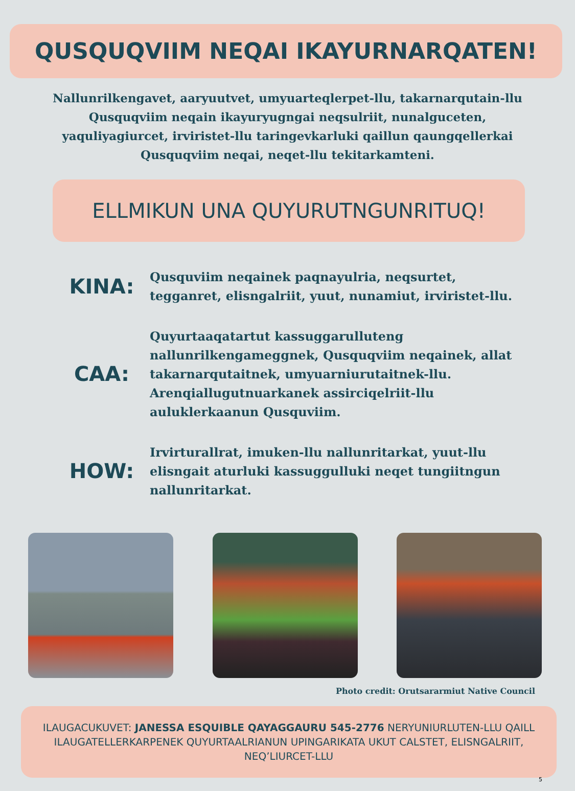QUSQUQVIIM NEQAI IKAYURNARQATEN!
Nallunrilkengavet, aaryuutvet, umyuarteqlerpet-llu, takarnarqutain-llu
Qusquqviim neqain ikayuryugngai neqsulriit, nunalguceten,
yaquliyagiurcet, irviristet-llu taringevkarluki qaillun qaungqellerkai
Qusquqviim neqai, neqet-llu tekitarkamteni.
ELLMIKUN UNA QUYURUTNGUNRITUQ!
KINA:
Qusquviim neqainek paqnayulria, neqsurtet, tegganret, elisngalriit, yuut, nunamiut, irviristet-llu.
CAA:
Quyurtaaqatartut kassuggarulluteng nallunrilkengameggnek, Qusquqviim neqainek, allat takarnarqutaitnek, umyuarniurutaitnek-llu. Arenqiallugutnuarkanek assirciqelriit-llu auluklerkaanun Qusquviim.
HOW:
Irvirturallrat, imuken-llu nallunritarkat, yuut-llu elisngait aturluki kassuggulluki neqet tungiitngun nallunritarkat.
Photo credit: Orutsararmiut Native Council
ILAUGACUKUVET: JANESSA ESQUIBLE QAYAGGAURU 545-2776 NERYUNIURLUTEN-LLU QAILL ILAUGATELLERKARPENEK QUYURTAALRIANUN UPINGARIKATA UKUT CALSTET, ELISNGALRIIT, NEQ’LIURCET-LLU
5